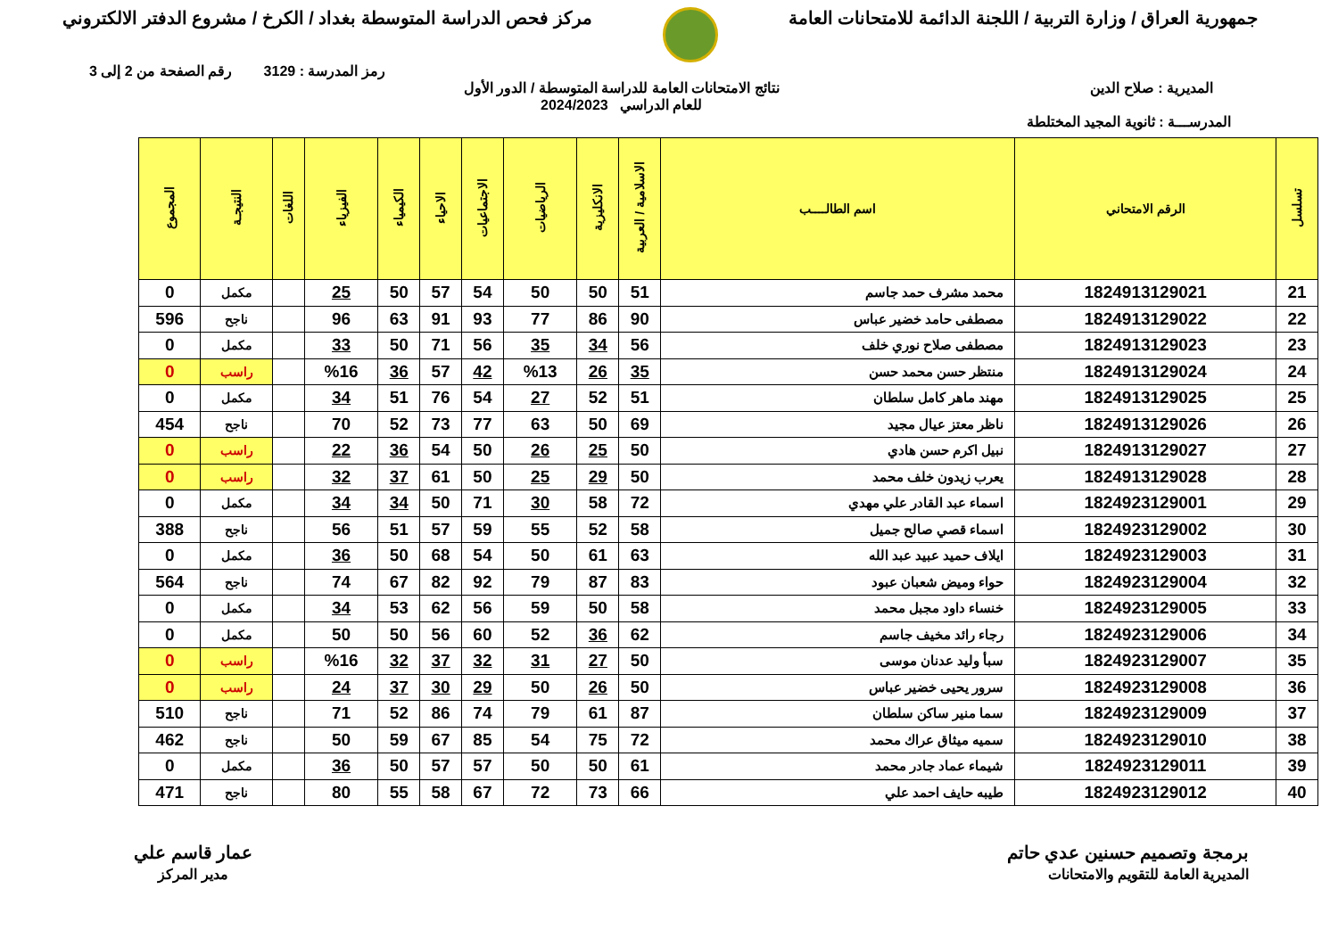جمهورية العراق / وزارة التربية / اللجنة الدائمة للامتحانات العامة
مركز فحص الدراسة المتوسطة بغداد / الكرخ / مشروع الدفتر الالكتروني
رمز المدرسة : 3129 رقم الصفحة من 2 إلى 3
المديرية : صلاح الدين نتائج الامتحانات العامة للدراسة المتوسطة / الدور الأول
للعام الدراسي 2024/2023
المدرســـة : ثانوية المجيد المختلطة
| تسلسل | الرقم الامتحاني | اسم الطالــــب | الاسلامية / العربية | الانكليزية | الرياضيات | الاجتماعيات | الاحياء | الكيمياء | الفيزياء | اللغات | النتيجـة | المجموع |
| --- | --- | --- | --- | --- | --- | --- | --- | --- | --- | --- | --- | --- |
| 21 | 1824913129021 | محمد مشرف حمد جاسم | 51 | 50 | 50 | 54 | 57 | 50 | 25 | | مكمل | 0 |
| 22 | 1824913129022 | مصطفى حامد خضير عباس | 90 | 86 | 77 | 93 | 91 | 63 | 96 | | ناجح | 596 |
| 23 | 1824913129023 | مصطفى صلاح نوري خلف | 56 | 34 | 35 | 56 | 71 | 50 | 33 | | مكمل | 0 |
| 24 | 1824913129024 | منتظر حسن محمد حسن | 35 | 26 | %13 | 42 | 57 | 36 | %16 | | راسب | 0 |
| 25 | 1824913129025 | مهند ماهر كامل سلطان | 51 | 52 | 27 | 54 | 76 | 51 | 34 | | مكمل | 0 |
| 26 | 1824913129026 | ناظر معتز عيال مجيد | 69 | 50 | 63 | 77 | 73 | 52 | 70 | | ناجح | 454 |
| 27 | 1824913129027 | نبيل اكرم حسن هادي | 50 | 25 | 26 | 50 | 54 | 36 | 22 | | راسب | 0 |
| 28 | 1824913129028 | يعرب زيدون خلف محمد | 50 | 29 | 25 | 50 | 61 | 37 | 32 | | راسب | 0 |
| 29 | 1824923129001 | اسماء عبد القادر علي مهدي | 72 | 58 | 30 | 71 | 50 | 34 | 34 | | مكمل | 0 |
| 30 | 1824923129002 | اسماء قصي صالح جميل | 58 | 52 | 55 | 59 | 57 | 51 | 56 | | ناجح | 388 |
| 31 | 1824923129003 | ايلاف حميد عبيد عبد الله | 63 | 61 | 50 | 54 | 68 | 50 | 36 | | مكمل | 0 |
| 32 | 1824923129004 | حواء ومیض شعبان عبود | 83 | 87 | 79 | 92 | 82 | 67 | 74 | | ناجح | 564 |
| 33 | 1824923129005 | خنساء داود مجبل محمد | 58 | 50 | 59 | 56 | 62 | 53 | 34 | | مكمل | 0 |
| 34 | 1824923129006 | رجاء رائد مخيف جاسم | 62 | 36 | 52 | 60 | 56 | 50 | 50 | | مكمل | 0 |
| 35 | 1824923129007 | سبأ وليد عدنان موسى | 50 | 27 | 31 | 32 | 37 | 32 | %16 | | راسب | 0 |
| 36 | 1824923129008 | سرور يحيى خضير عباس | 50 | 26 | 50 | 29 | 30 | 37 | 24 | | راسب | 0 |
| 37 | 1824923129009 | سما منير ساكن سلطان | 87 | 61 | 79 | 74 | 86 | 52 | 71 | | ناجح | 510 |
| 38 | 1824923129010 | سميه ميثاق عراك محمد | 72 | 75 | 54 | 85 | 67 | 59 | 50 | | ناجح | 462 |
| 39 | 1824923129011 | شيماء عماد جادر محمد | 61 | 50 | 50 | 57 | 57 | 50 | 36 | | مكمل | 0 |
| 40 | 1824923129012 | طيبه حايف احمد علي | 66 | 73 | 72 | 67 | 58 | 55 | 80 | | ناجح | 471 |
برمجة وتصميم حسنين عدي حاتم
المديرية العامة للتقويم والامتحانات
عمار قاسم علي
مدير المركز